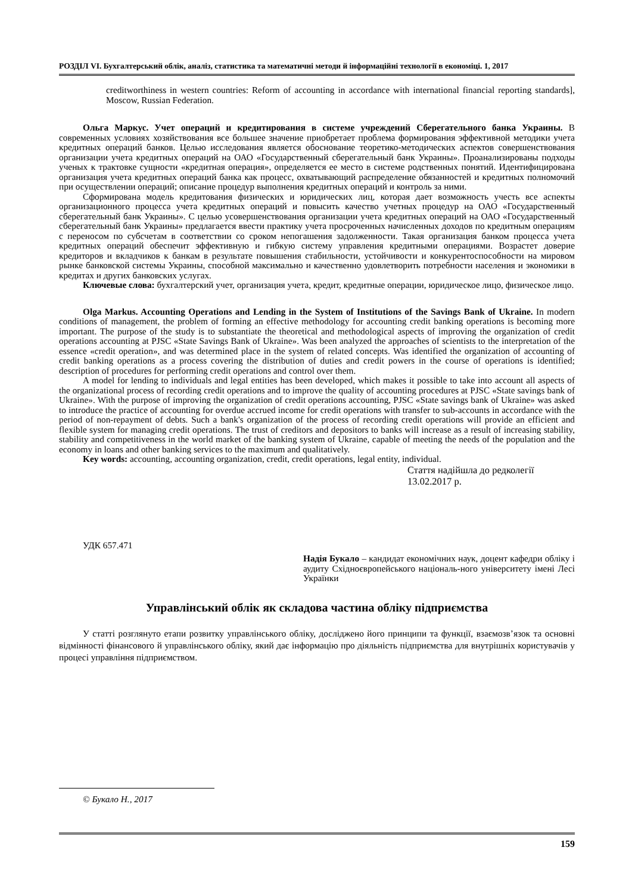РОЗДІЛ VI. Бухгалтерський облік, аналіз, статистика та математичні методи й інформаційні технології в економіці. 1, 2017
creditworthiness in western countries: Reform of accounting in accordance with international financial reporting standards], Moscow, Russian Federation.
Ольга Маркус. Учет операций и кредитирования в системе учреждений Сберегательного банка Украины. В современных условиях хозяйствования все большее значение приобретает проблема формирования эффективной методики учета кредитных операций банков. Целью исследования является обоснование теоретико-методических аспектов совершенствования организации учета кредитных операций на ОАО «Государственный сберегательный банк Украины». Проанализированы подходы ученых к трактовке сущности «кредитная операция», определяется ее место в системе родственных понятий. Идентифицирована организация учета кредитных операций банка как процесс, охватывающий распределение обязанностей и кредитных полномочий при осуществлении операций; описание процедур выполнения кредитных операций и контроль за ними.
Сформирована модель кредитования физических и юридических лиц, которая дает возможность учесть все аспекты организационного процесса учета кредитных операций и повысить качество учетных процедур на ОАО «Государственный сберегательный банк Украины». С целью усовершенствования организации учета кредитных операций на ОАО «Государственный сберегательный банк Украины» предлагается ввести практику учета просроченных начисленных доходов по кредитным операциям с переносом по субсчетам в соответствии со сроком непогашения задолженности. Такая организация банком процесса учета кредитных операций обеспечит эффективную и гибкую систему управления кредитными операциями. Возрастет доверие кредиторов и вкладчиков к банкам в результате повышения стабильности, устойчивости и конкурентоспособности на мировом рынке банковской системы Украины, способной максимально и качественно удовлетворить потребности населения и экономики в кредитах и других банковских услугах.
Ключевые слова: бухгалтерский учет, организация учета, кредит, кредитные операции, юридическое лицо, физическое лицо.
Olga Markus. Accounting Operations and Lending in the System of Institutions of the Savings Bank of Ukraine. In modern conditions of management, the problem of forming an effective methodology for accounting credit banking operations is becoming more important. The purpose of the study is to substantiate the theoretical and methodological aspects of improving the organization of credit operations accounting at PJSC «State Savings Bank of Ukraine». Was been analyzed the approaches of scientists to the interpretation of the essence «credit operation», and was determined place in the system of related concepts. Was identified the organization of accounting of credit banking operations as a process covering the distribution of duties and credit powers in the course of operations is identified; description of procedures for performing credit operations and control over them.
A model for lending to individuals and legal entities has been developed, which makes it possible to take into account all aspects of the organizational process of recording credit operations and to improve the quality of accounting procedures at PJSC «State savings bank of Ukraine». With the purpose of improving the organization of credit operations accounting, PJSC «State savings bank of Ukraine» was asked to introduce the practice of accounting for overdue accrued income for credit operations with transfer to sub-accounts in accordance with the period of non-repayment of debts. Such a bank's organization of the process of recording credit operations will provide an efficient and flexible system for managing credit operations. The trust of creditors and depositors to banks will increase as a result of increasing stability, stability and competitiveness in the world market of the banking system of Ukraine, capable of meeting the needs of the population and the economy in loans and other banking services to the maximum and qualitatively.
Key words: accounting, accounting organization, credit, credit operations, legal entity, individual.
Стаття надійшла до редколегії
13.02.2017 р.
УДК 657.471
Надія Букало – кандидат економічних наук, доцент кафедри обліку і аудиту Східноєвропейського національ-ного університету імені Лесі Українки
Управлінський облік як складова частина обліку підприємства
У статті розглянуто етапи розвитку управлінського обліку, досліджено його принципи та функції, взаємозв’язок та основні відмінності фінансового й управлінського обліку, який дає інформацію про діяльність підприємства для внутрішніх користувачів у процесі управління підприємством.
© Букало Н., 2017
159